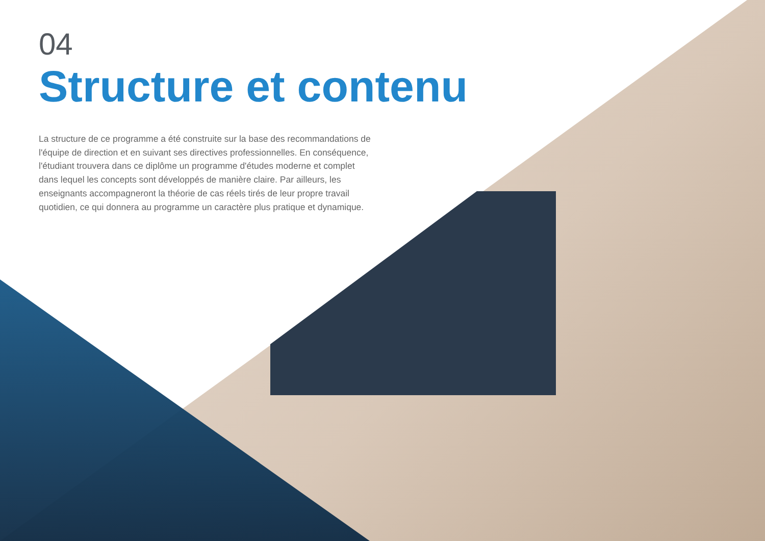04
Structure et contenu
La structure de ce programme a été construite sur la base des recommandations de l'équipe de direction et en suivant ses directives professionnelles. En conséquence, l'étudiant trouvera dans ce diplôme un programme d'études moderne et complet dans lequel les concepts sont développés de manière claire. Par ailleurs, les enseignants accompagneront la théorie de cas réels tirés de leur propre travail quotidien, ce qui donnera au programme un caractère plus pratique et dynamique.